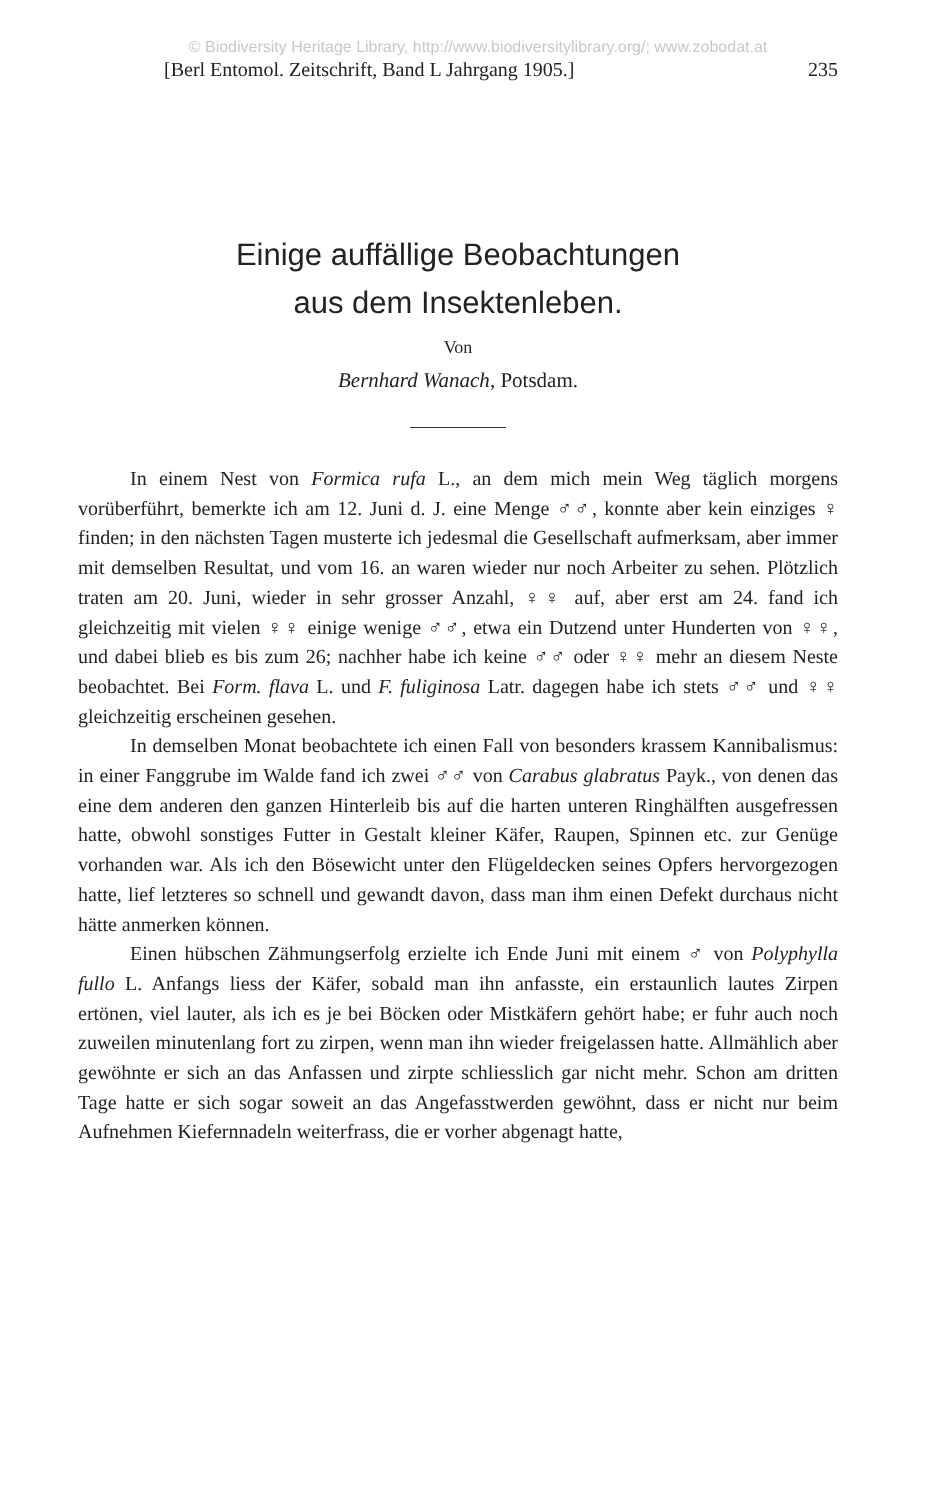© Biodiversity Heritage Library, http://www.biodiversitylibrary.org/; www.zobodat.at
[Berl Entomol. Zeitschrift, Band L Jahrgang 1905.] 235
Einige auffällige Beobachtungen
aus dem Insektenleben.
Von
Bernhard Wanach, Potsdam.
In einem Nest von Formica rufa L., an dem mich mein Weg täglich morgens vorüberführt, bemerkte ich am 12. Juni d. J. eine Menge ♂♂, konnte aber kein einziges ♀ finden; in den nächsten Tagen musterte ich jedesmal die Gesellschaft aufmerksam, aber immer mit demselben Resultat, und vom 16. an waren wieder nur noch Arbeiter zu sehen. Plötzlich traten am 20. Juni, wieder in sehr grosser Anzahl, ♀♀ auf, aber erst am 24. fand ich gleichzeitig mit vielen ♀♀ einige wenige ♂♂, etwa ein Dutzend unter Hunderten von ♀♀, und dabei blieb es bis zum 26; nachher habe ich keine ♂♂ oder ♀♀ mehr an diesem Neste beobachtet. Bei Form. flava L. und F. fuliginosa Latr. dagegen habe ich stets ♂♂ und ♀♀ gleichzeitig erscheinen gesehen.
In demselben Monat beobachtete ich einen Fall von besonders krassem Kannibalismus: in einer Fanggrube im Walde fand ich zwei ♂♂ von Carabus glabratus Payk., von denen das eine dem anderen den ganzen Hinterleib bis auf die harten unteren Ringhälften ausgefressen hatte, obwohl sonstiges Futter in Gestalt kleiner Käfer, Raupen, Spinnen etc. zur Genüge vorhanden war. Als ich den Bösewicht unter den Flügeldecken seines Opfers hervorgezogen hatte, lief letzteres so schnell und gewandt davon, dass man ihm einen Defekt durchaus nicht hätte anmerken können.
Einen hübschen Zähmungserfolg erzielte ich Ende Juni mit einem ♂ von Polyphylla fullo L. Anfangs liess der Käfer, sobald man ihn anfasste, ein erstaunlich lautes Zirpen ertönen, viel lauter, als ich es je bei Böcken oder Mistkäfern gehört habe; er fuhr auch noch zuweilen minutenlang fort zu zirpen, wenn man ihn wieder freigelassen hatte. Allmählich aber gewöhnte er sich an das Anfassen und zirpte schliesslich gar nicht mehr. Schon am dritten Tage hatte er sich sogar soweit an das Angefasstwerden gewöhnt, dass er nicht nur beim Aufnehmen Kiefernnadeln weiterfrass, die er vorher abgenagt hatte,